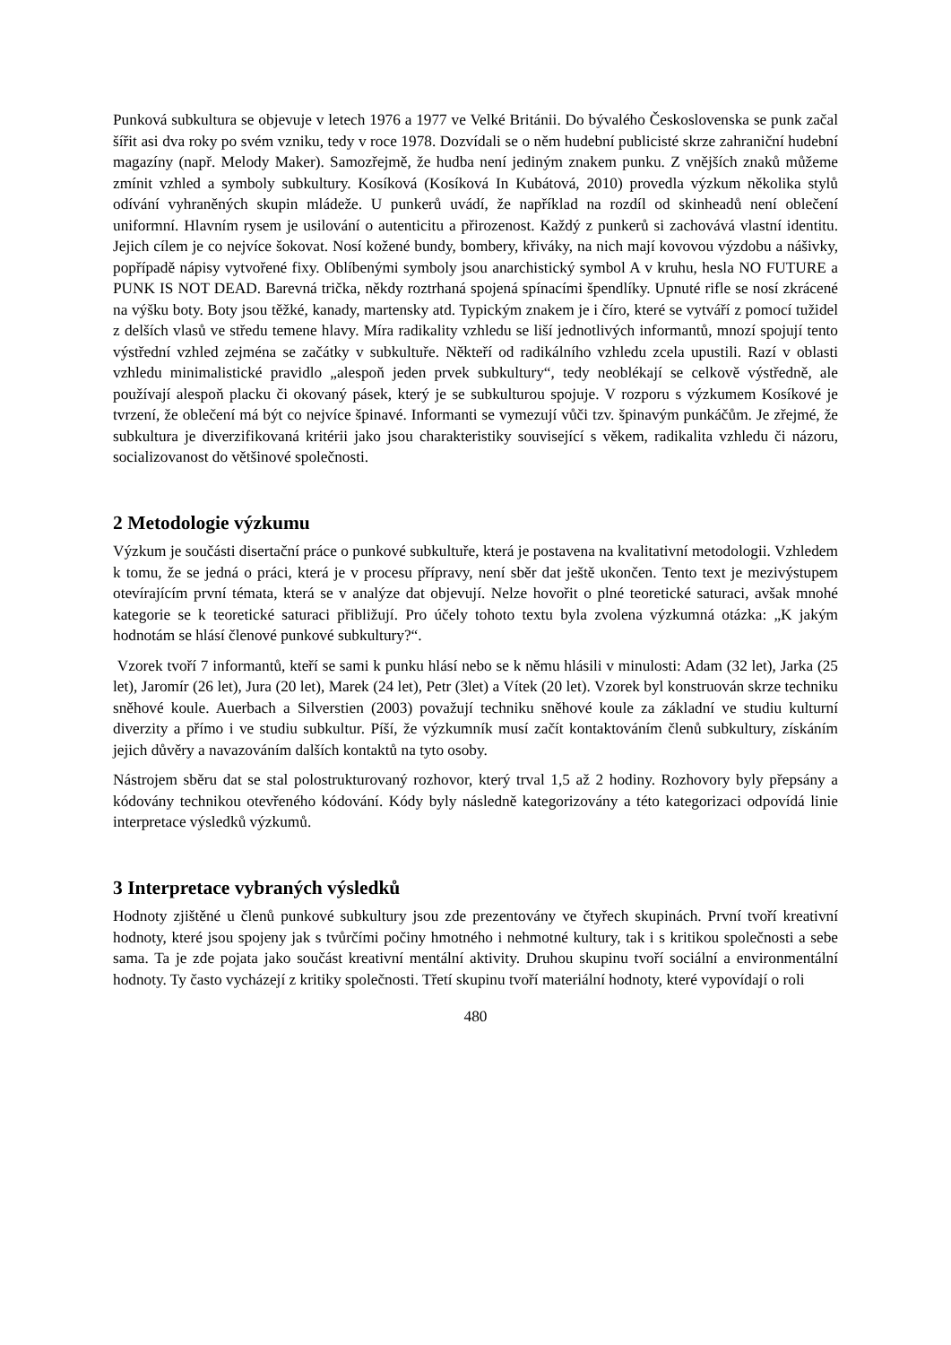Punková subkultura se objevuje v letech 1976 a 1977 ve Velké Británii. Do bývalého Československa se punk začal šířit asi dva roky po svém vzniku, tedy v roce 1978. Dozvídali se o něm hudební publicisté skrze zahraniční hudební magazíny (např. Melody Maker). Samozřejmě, že hudba není jediným znakem punku. Z vnějších znaků můžeme zmínit vzhled a symboly subkultury. Kosíková (Kosíková In Kubátová, 2010) provedla výzkum několika stylů odívání vyhraněných skupin mládeže. U punkerů uvádí, že například na rozdíl od skinheadů není oblečení uniformní. Hlavním rysem je usilování o autenticitu a přirozenost. Každý z punkerů si zachovává vlastní identitu. Jejich cílem je co nejvíce šokovat. Nosí kožené bundy, bombery, křiváky, na nich mají kovovou výzdobu a nášivky, popřípadě nápisy vytvořené fixy. Oblíbenými symboly jsou anarchistický symbol A v kruhu, hesla NO FUTURE a PUNK IS NOT DEAD. Barevná trička, někdy roztrhaná spojená spínacími špendlíky. Upnuté rifle se nosí zkrácené na výšku boty. Boty jsou těžké, kanady, martensky atd. Typickým znakem je i číro, které se vytváří z pomocí tužidel z delších vlasů ve středu temene hlavy. Míra radikality vzhledu se liší jednotlivých informantů, mnozí spojují tento výstřední vzhled zejména se začátky v subkultuře. Někteří od radikálního vzhledu zcela upustili. Razí v oblasti vzhledu minimalistické pravidlo „alespoň jeden prvek subkultury“, tedy neoblékají se celkově výstředně, ale používají alespoň placku či okovaný pásek, který je se subkulturou spojuje. V rozporu s výzkumem Kosíkové je tvrzení, že oblečení má být co nejvíce špinavé. Informanti se vymezují vůči tzv. špinavým punkáčům. Je zřejmé, že subkultura je diverzifikovaná kritérii jako jsou charakteristiky související s věkem, radikalita vzhledu či názoru, socializovanost do většinové společnosti.
2 Metodologie výzkumu
Výzkum je součásti disertační práce o punkové subkultuře, která je postavena na kvalitativní metodologii. Vzhledem k tomu, že se jedná o práci, která je v procesu přípravy, není sběr dat ještě ukončen. Tento text je mezivýstupem otevírajícím první témata, která se v analýze dat objevují. Nelze hovořit o plné teoretické saturaci, avšak mnohé kategorie se k teoretické saturaci přibližují. Pro účely tohoto textu byla zvolena výzkumná otázka: „K jakým hodnotám se hlásí členové punkové subkultury?“.
Vzorek tvoří 7 informantů, kteří se sami k punku hlásí nebo se k němu hlásili v minulosti: Adam (32 let), Jarka (25 let), Jaromír (26 let), Jura (20 let), Marek (24 let), Petr (3let) a Vítek (20 let). Vzorek byl konstruován skrze techniku sněhové koule. Auerbach a Silverstien (2003) považují techniku sněhové koule za základní ve studiu kulturní diverzity a přímo i ve studiu subkultur. Píší, že výzkumník musí začít kontaktováním členů subkultury, získáním jejich důvěry a navazováním dalších kontaktů na tyto osoby.
Nástrojem sběru dat se stal polostrukturovaný rozhovor, který trval 1,5 až 2 hodiny. Rozhovory byly přepsány a kódovány technikou otevřeného kódování. Kódy byly následně kategorizovány a této kategorizaci odpovídá linie interpretace výsledků výzkumů.
3 Interpretace vybraných výsledků
Hodnoty zjištěné u členů punkové subkultury jsou zde prezentovány ve čtyřech skupinách. První tvoří kreativní hodnoty, které jsou spojeny jak s tvůrčími počiny hmotného i nehmotné kultury, tak i s kritikou společnosti a sebe sama. Ta je zde pojata jako součást kreativní mentální aktivity. Druhou skupinu tvoří sociální a environmentální hodnoty. Ty často vycházejí z kritiky společnosti. Třetí skupinu tvoří materiální hodnoty, které vypovídají o roli
480